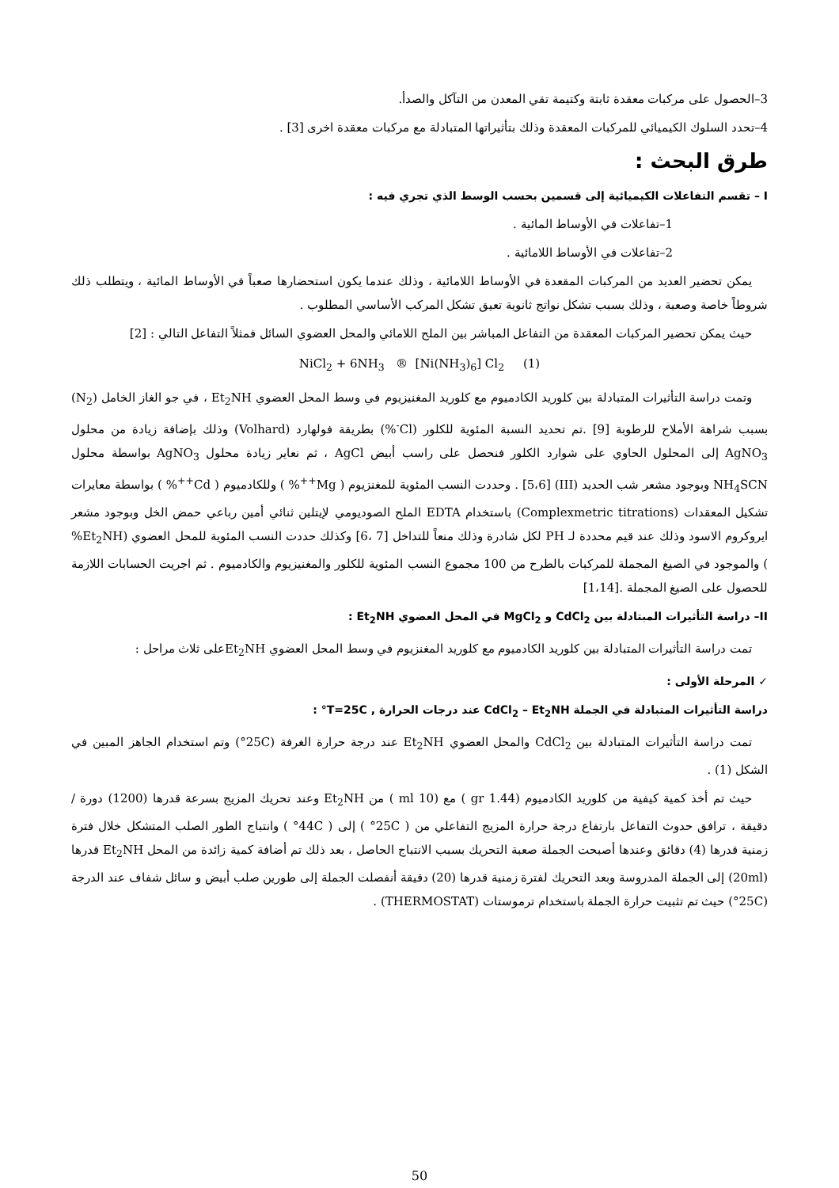3–الحصول على مركبات معقدة ثابتة وكتيمة تقي المعدن من التآكل والصدأ.
4–تحدد السلوك الكيميائي للمركبات المعقدة وذلك بتأثيراتها المتبادلة مع مركبات معقدة اخرى [3] .
طرق البحث :
I – تقسم التفاعلات الكيميائية إلى قسمين بحسب الوسط الذي تجري فيه :
1–تفاعلات في الأوساط المائية .
2–تفاعلات في الأوساط اللامائية .
يمكن تحضير العديد من المركبات المقعدة في الأوساط اللامائية ، وذلك عندما يكون استحضارها صعباً في الأوساط المائية ، ويتطلب ذلك شروطاً خاصة وصعبة ، وذلك بسبب تشكل نواتج ثانوية تعيق تشكل المركب الأساسي المطلوب .
حيث يمكن تحضير المركبات المعقدة من التفاعل المباشر بين الملح اللامائي والمحل العضوي السائل فمثلاً التفاعل التالي : [2]
NiCl<sub>2</sub> + 6NH<sub>3</sub> ® [Ni(NH<sub>3</sub>)<sub>6</sub>] Cl<sub>2</sub> (1)
وتمت دراسة التأثيرات المتبادلة بين كلوريد الكادميوم مع كلوريد المغنيزيوم في وسط المحل العضوي Et<sub>2</sub>NH ، في جو الغاز الخامل (N<sub>2</sub>) بسبب شراهة الأملاح للرطوبة [9] .تم تحديد النسبة المئوية للكلور (Cl<sup>-</sup>%) بطريقة فولهارد (Volhard) وذلك بإضافة زيادة من محلول AgNO<sub>3</sub> إلى المحلول الحاوي على شوارد الكلور فنحصل على راسب أبيض AgCl ، ثم نعاير زيادة محلول AgNO<sub>3</sub> بواسطة محلول NH<sub>4</sub>SCN وبوجود مشعر شب الحديد (III) [5،6] . وحددت النسب المئوية للمغنزيوم ( Mg<sup>++</sup>% ) وللكادميوم ( Cd<sup>++</sup>% ) بواسطة معايرات تشكيل المعقدات (Complexmetric titrations) باستخدام EDTA الملح الصوديومي لإيتلين ثنائي أمين رباعي حمض الخل وبوجود مشعر ايروكروم الاسود وذلك عند قيم محددة لـ PH لكل شادرة وذلك منعاً للتداخل [7 ،6] وكذلك حددت النسب المئوية للمحل العضوي (Et<sub>2</sub>NH% ) والموجود في الصيغ المجملة للمركبات بالطرح من 100 مجموع النسب المئوية للكلور والمغنيزيوم والكادميوم . ثم اجريت الحسابات اللازمة للحصول على الصيغ المجملة .[1،14]
II– دراسة التأثيرات المبتادلة بين CdCl<sub>2</sub> و MgCl<sub>2</sub> في المحل العضوي Et<sub>2</sub>NH :
تمت دراسة التأثيرات المتبادلة بين كلوريد الكادميوم مع كلوريد المغنزيوم في وسط المحل العضوي Et<sub>2</sub>NHعلى ثلاث مراحل :
✓ المرحلة الأولى :
دراسة التأثيرات المتبادلة في الجملة CdCl<sub>2</sub> – Et<sub>2</sub>NH عند درجات الحرارة , T=25C° :
تمت دراسة التأثيرات المتبادلة بين CdCl<sub>2</sub> والمحل العضوي Et<sub>2</sub>NH عند درجة حرارة الغرفة (25C°) وتم استخدام الجاهز المبين في الشكل (1) .
حيث تم أخذ كمية كيفية من كلوريد الكادميوم (1.44 gr ) مع (10 ml ) من Et<sub>2</sub>NH وعند تحريك المزيج بسرعة قدرها (1200) دورة / دقيقة ، ترافق حدوث التفاعل بارتفاع درجة حرارة المزيج التفاعلي من ( 25C° ) إلى ( 44C° ) وانتباج الطور الصلب المتشكل خلال فترة زمنية قدرها (4) دقائق وعندها أصبحت الجملة صعبة التحريك بسبب الانتباج الحاصل ، بعد ذلك تم أضافة كمية زائدة من المحل Et<sub>2</sub>NH قدرها (20ml) إلى الجملة المدروسة وبعد التحريك لفترة زمنية قدرها (20) دقيقة أنفصلت الجملة إلى طورين صلب أبيض و سائل شفاف عند الدرجة (25C°) حيث تم تثبيت حرارة الجملة باستخدام ترموستات (THERMOSTAT) .
50